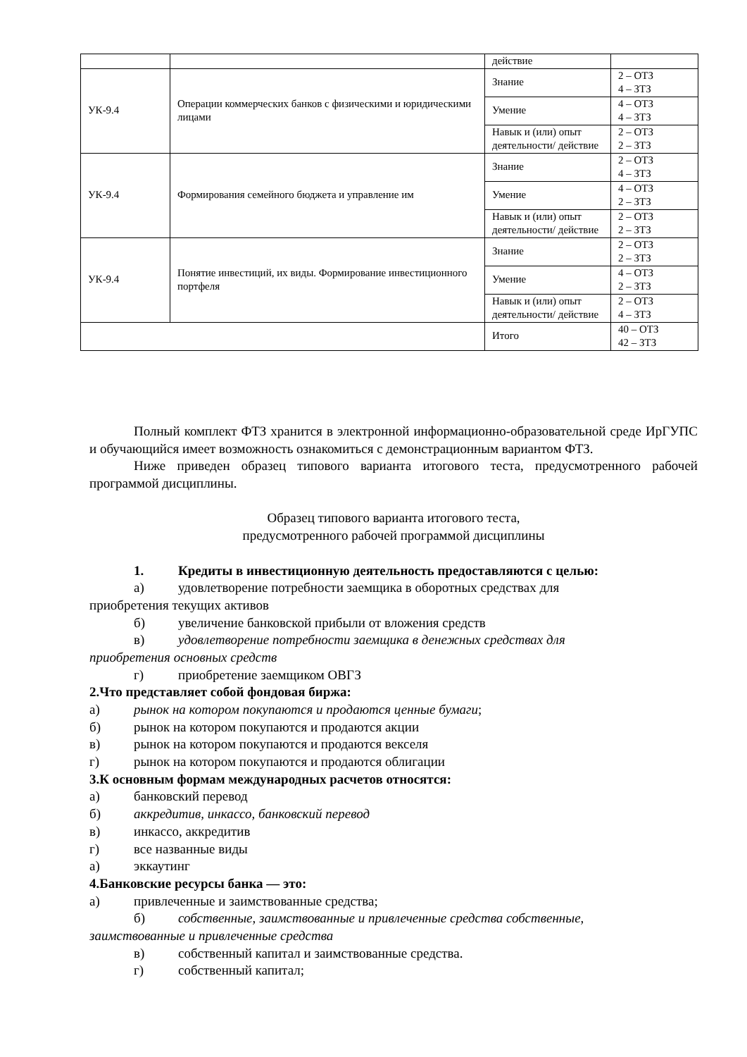| | | действие | |
| УК-9.4 | Операции коммерческих банков с физическими и юридическими лицами | Знание | 2 – ОТЗ 4 – ЗТЗ |
| | | Умение | 4 – ОТЗ 4 – ЗТЗ |
| | | Навык и (или) опыт деятельности/ действие | 2 – ОТЗ 2 – ЗТЗ |
| УК-9.4 | Формирования семейного бюджета и управление им | Знание | 2 – ОТЗ 4 – ЗТЗ |
| | | Умение | 4 – ОТЗ 2 – ЗТЗ |
| | | Навык и (или) опыт деятельности/ действие | 2 – ОТЗ 2 – ЗТЗ |
| УК-9.4 | Понятие инвестиций, их виды. Формирование инвестиционного портфеля | Знание | 2 – ОТЗ 2 – ЗТЗ |
| | | Умение | 4 – ОТЗ 2 – ЗТЗ |
| | | Навык и (или) опыт деятельности/ действие | 2 – ОТЗ 4 – ЗТЗ |
| | | Итого | 40 – ОТЗ 42 – ЗТЗ |
Полный комплект ФТЗ хранится в электронной информационно-образовательной среде ИрГУПС и обучающийся имеет возможность ознакомиться с демонстрационным вариантом ФТЗ.
Ниже приведен образец типового варианта итогового теста, предусмотренного рабочей программой дисциплины.
Образец типового варианта итогового теста,
предусмотренного рабочей программой дисциплины
1. Кредиты в инвестиционную деятельность предоставляются с целью:
а) удовлетворение потребности заемщика в оборотных средствах для
приобретения текущих активов
б) увеличение банковской прибыли от вложения средств
в) удовлетворение потребности заемщика в денежных средствах для
приобретения основных средств
г) приобретение заемщиком ОВГЗ
2. Что представляет собой фондовая биржа:
а) рынок на котором покупаются и продаются ценные бумаги;
б) рынок на котором покупаются и продаются акции
в) рынок на котором покупаются и продаются векселя
г) рынок на котором покупаются и продаются облигации
3. К основным формам международных расчетов относятся:
а) банковский перевод
б) аккредитив, инкассо, банковский перевод
в) инкассо, аккредитив
г) все названные виды
а) эккаутинг
4. Банковские ресурсы банка — это:
а) привлеченные и заимствованные средства;
б) собственные, заимствованные и привлеченные средства собственные,
заимствованные и привлеченные средства
в) собственный капитал и заимствованные средства.
г) собственный капитал;